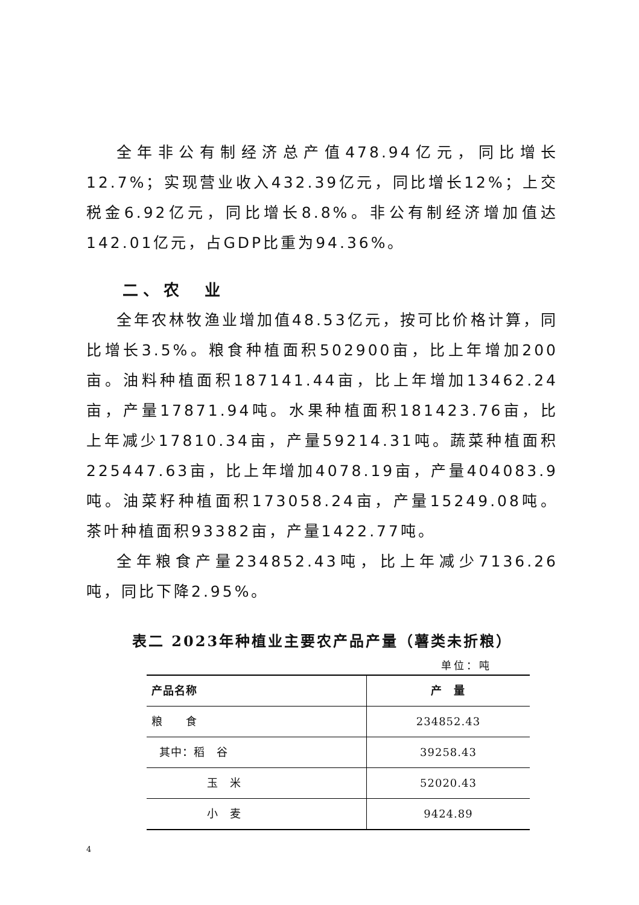全年非公有制经济总产值478.94亿元，同比增长12.7%；实现营业收入432.39亿元，同比增长12%；上交税金6.92亿元，同比增长8.8%。非公有制经济增加值达142.01亿元，占GDP比重为94.36%。
二、农　业
全年农林牧渔业增加值48.53亿元，按可比价格计算，同比增长3.5%。粮食种植面积502900亩，比上年增加200亩。油料种植面积187141.44亩，比上年增加13462.24亩，产量17871.94吨。水果种植面积181423.76亩，比上年减少17810.34亩，产量59214.31吨。蔬菜种植面积225447.63亩，比上年增加4078.19亩，产量404083.9吨。油菜籽种植面积173058.24亩，产量15249.08吨。茶叶种植面积93382亩，产量1422.77吨。
全年粮食产量234852.43吨，比上年减少7136.26吨，同比下降2.95%。
表二 2023年种植业主要农产品产量（薯类未折粮）
单位：吨
| 产品名称 | 产 量 |
| --- | --- |
| 粮 食 | 234852.43 |
| 其中：稻 谷 | 39258.43 |
| 玉 米 | 52020.43 |
| 小 麦 | 9424.89 |
4